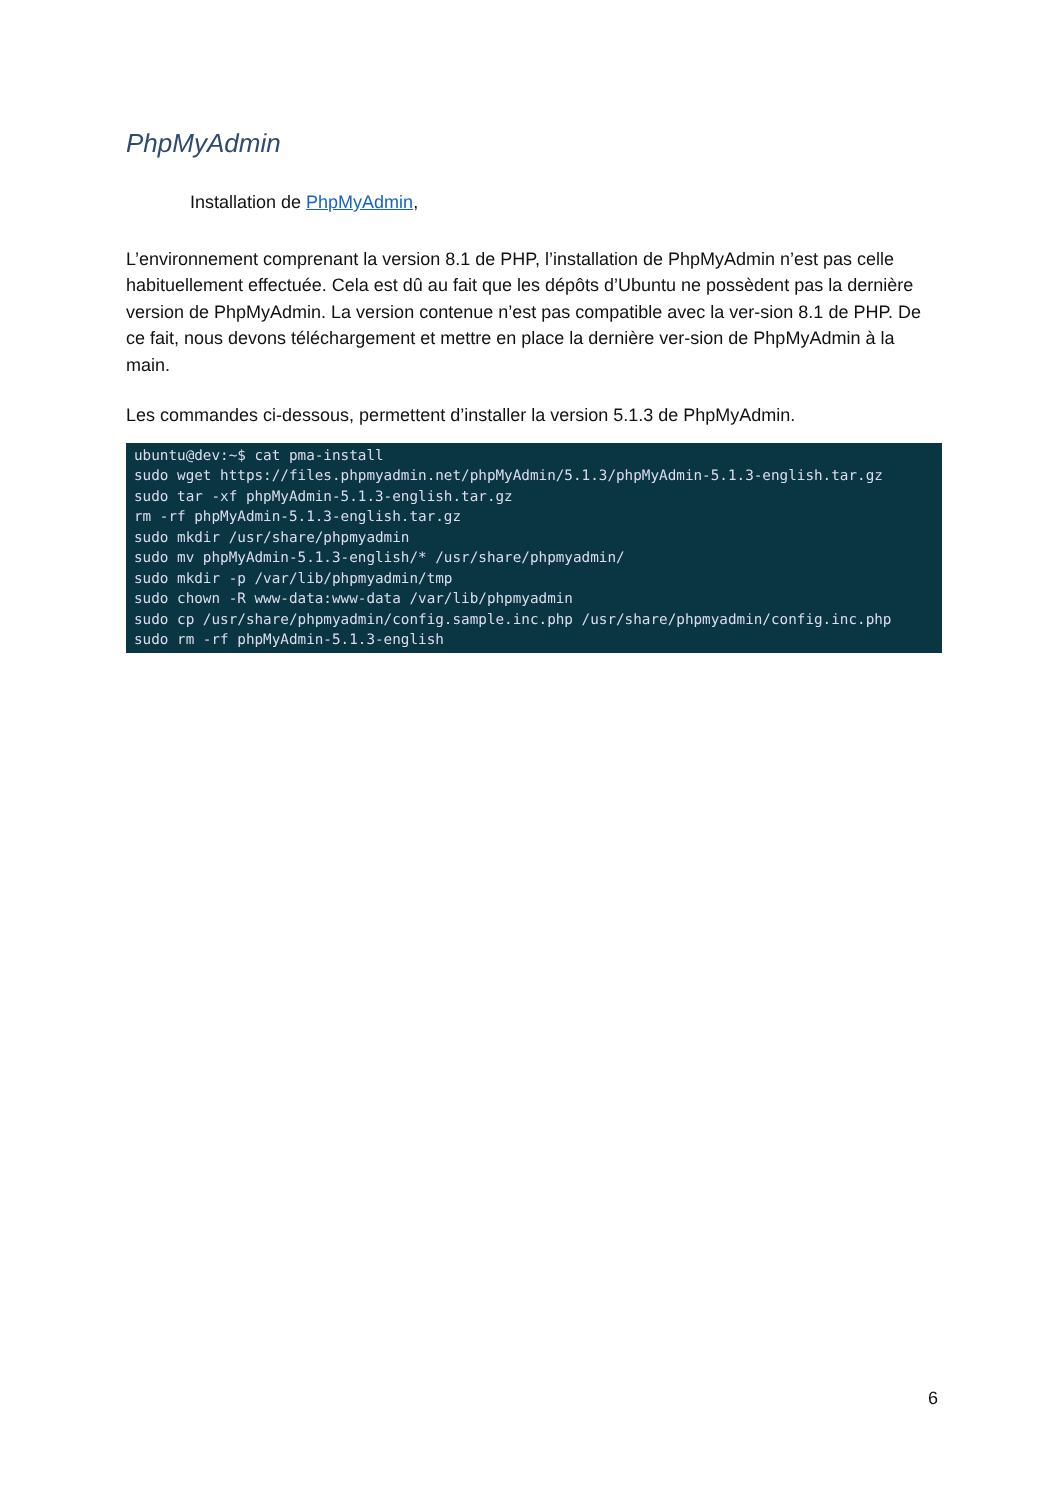PhpMyAdmin
Installation de PhpMyAdmin,
L’environnement comprenant la version 8.1 de PHP, l’installation de PhpMyAdmin n’est pas celle habituellement effectuée. Cela est dû au fait que les dépôts d’Ubuntu ne possèdent pas la dernière version de PhpMyAdmin. La version contenue n’est pas compatible avec la ver-sion 8.1 de PHP. De ce fait, nous devons téléchargement et mettre en place la dernière ver-sion de PhpMyAdmin à la main.
Les commandes ci-dessous, permettent d’installer la version 5.1.3 de PhpMyAdmin.
ubuntu@dev:~$ cat pma-install
sudo wget https://files.phpmyadmin.net/phpMyAdmin/5.1.3/phpMyAdmin-5.1.3-english.tar.gz
sudo tar -xf phpMyAdmin-5.1.3-english.tar.gz
rm -rf phpMyAdmin-5.1.3-english.tar.gz
sudo mkdir /usr/share/phpmyadmin
sudo mv phpMyAdmin-5.1.3-english/* /usr/share/phpmyadmin/
sudo mkdir -p /var/lib/phpmyadmin/tmp
sudo chown -R www-data:www-data /var/lib/phpmyadmin
sudo cp /usr/share/phpmyadmin/config.sample.inc.php /usr/share/phpmyadmin/config.inc.php
sudo rm -rf phpMyAdmin-5.1.3-english
6